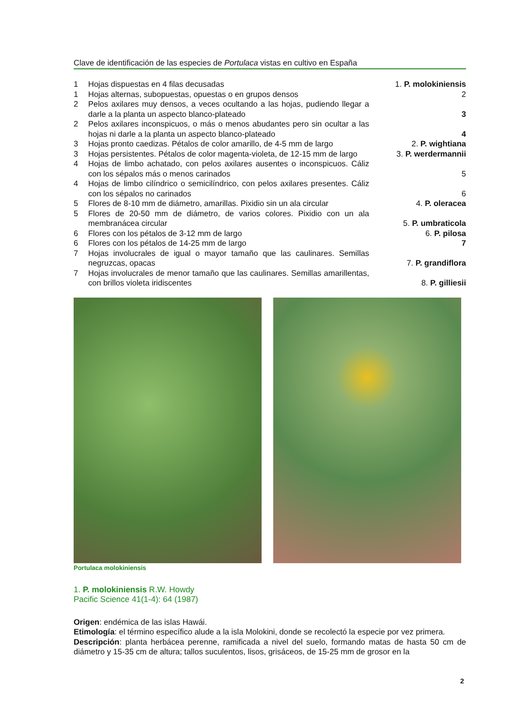Clave de identificación de las especies de Portulaca vistas en cultivo en España
| 1 | Hojas dispuestas en 4 filas decusadas | 1. P. molokiniensis |
| 1 | Hojas alternas, subopuestas, opuestas o en grupos densos | 2 |
| 2 | Pelos axilares muy densos, a veces ocultando a las hojas, pudiendo llegar a darle a la planta un aspecto blanco-plateado | 3 |
| 2 | Pelos axilares inconspicuos, o más o menos abudantes pero sin ocultar a las hojas ni darle a la planta un aspecto blanco-plateado | 4 |
| 3 | Hojas pronto caedizas. Pétalos de color amarillo, de 4-5 mm de largo | 2. P. wightiana |
| 3 | Hojas persistentes. Pétalos de color magenta-violeta, de 12-15 mm de largo | 3. P. werdermannii |
| 4 | Hojas de limbo achatado, con pelos axilares ausentes o inconspicuos. Cáliz con los sépalos más o menos carinados | 5 |
| 4 | Hojas de limbo cilíndrico o semicilíndrico, con pelos axilares presentes. Cáliz con los sépalos no carinados | 6 |
| 5 | Flores de 8-10 mm de diámetro, amarillas. Pixidio sin un ala circular | 4. P. oleracea |
| 5 | Flores de 20-50 mm de diámetro, de varios colores. Pixidio con un ala membranácea circular | 5. P. umbraticola |
| 6 | Flores con los pétalos de 3-12 mm de largo | 6. P. pilosa |
| 6 | Flores con los pétalos de 14-25 mm de largo | 7 |
| 7 | Hojas involucrales de igual o mayor tamaño que las caulinares. Semillas negruzcas, opacas | 7. P. grandiflora |
| 7 | Hojas involucrales de menor tamaño que las caulinares. Semillas amarillentas, con brillos violeta iridiscentes | 8. P. gilliesii |
Portulaca molokiniensis
1. P. molokiniensis R.W. Howdy
Pacific Science 41(1-4): 64 (1987)
Origen: endémica de las islas Hawái.
Etimología: el término específico alude a la isla Molokini, donde se recolectó la especie por vez primera.
Descripción: planta herbácea perenne, ramificada a nivel del suelo, formando matas de hasta 50 cm de diámetro y 15-35 cm de altura; tallos suculentos, lisos, grisáceos, de 15-25 mm de grosor en la
2